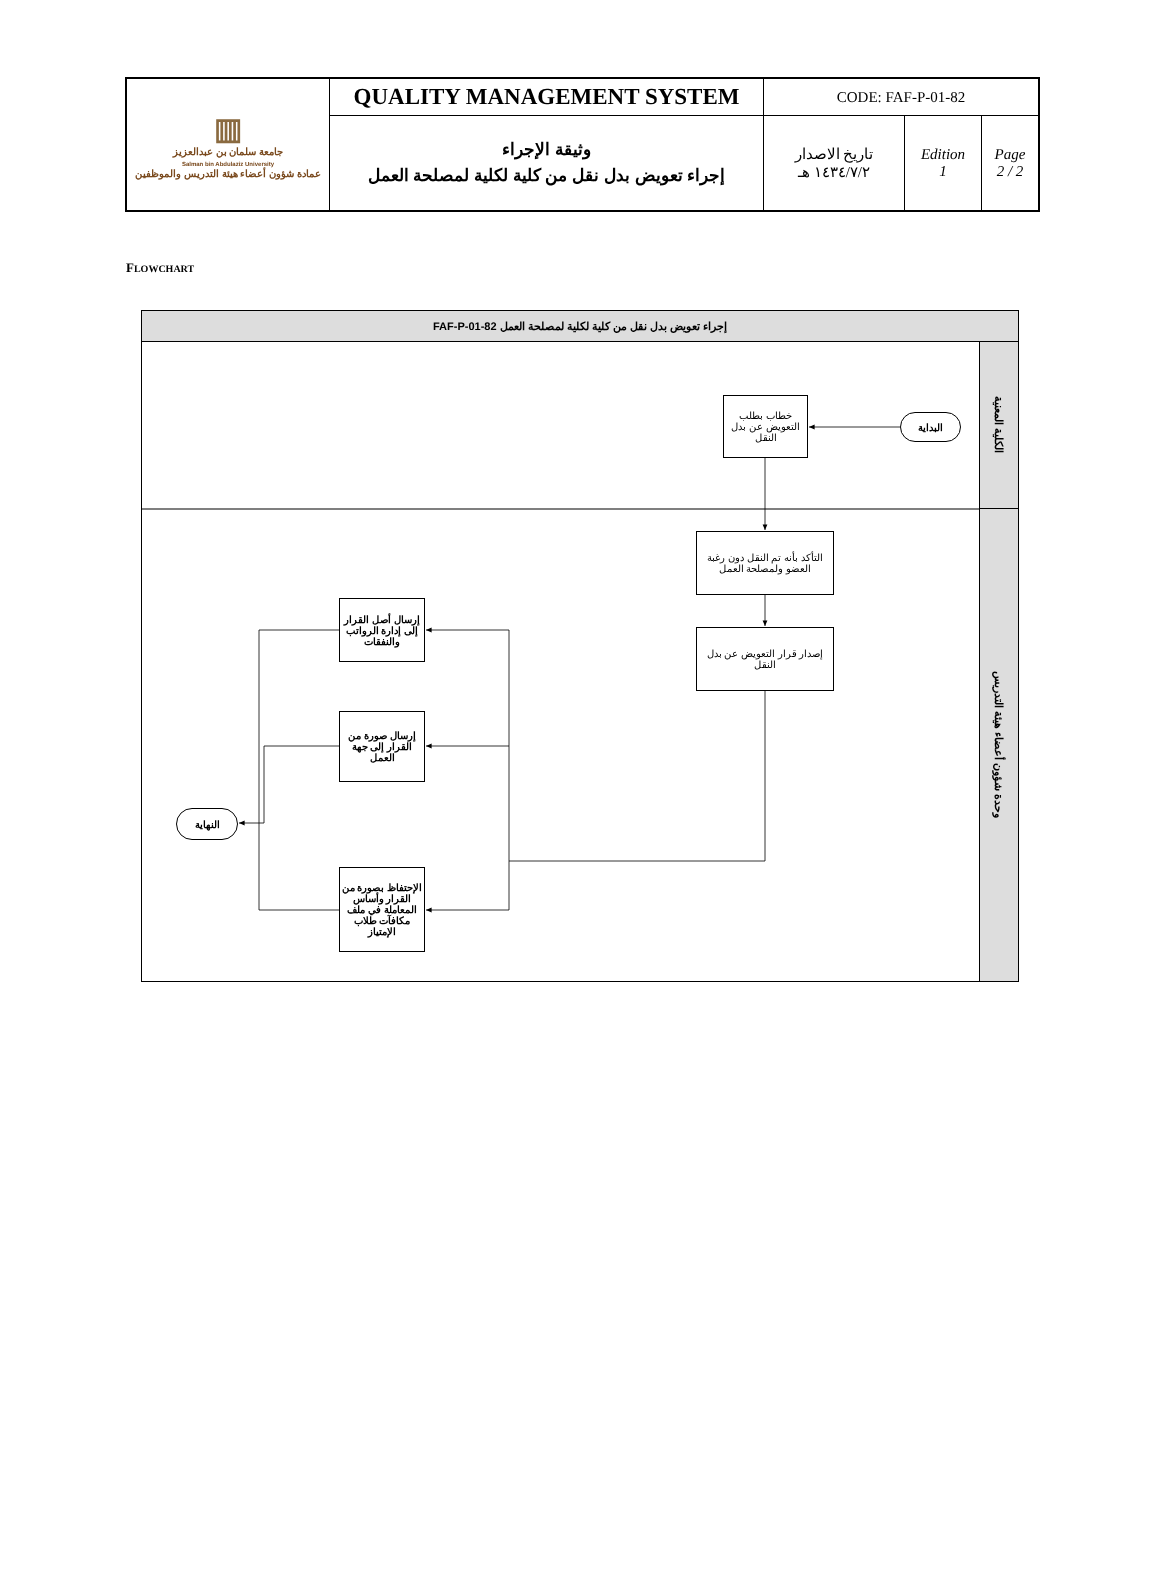| ▥ جامعة سلمان بن عبدالعزيز Salman bin Abdulaziz University عمادة شؤون أعضاء هيئة التدريس والموظفين | QUALITY MANAGEMENT SYSTEM | CODE: FAF-P-01-82 | | |
| | وثيقة الإجراء إجراء تعويض بدل نقل من كلية لكلية لمصلحة العمل | تاريخ الاصدار ١٤٣٤/٧/٢ هـ | Edition 1 | Page 2 / 2 |
FLOWCHART
إجراء تعويض بدل نقل من كلية لكلية لمصلحة العمل FAF-P-01-82
البداية
خطاب بطلب التعويض عن بدل النقل
التأكد بأنه تم النقل دون رغبة العضو ولمصلحة العمل
إصدار قرار التعويض عن بدل النقل
إرسال أصل القرار إلى إدارة الرواتب والنفقات
إرسال صورة من القرار إلى جهة العمل
الإحتفاظ بصورة من القرار وأساس المعاملة في ملف مكافآت طلاب الإمتياز
النهاية
الكلية المعنية
وحدة شؤون أعضاء هيئة التدريس